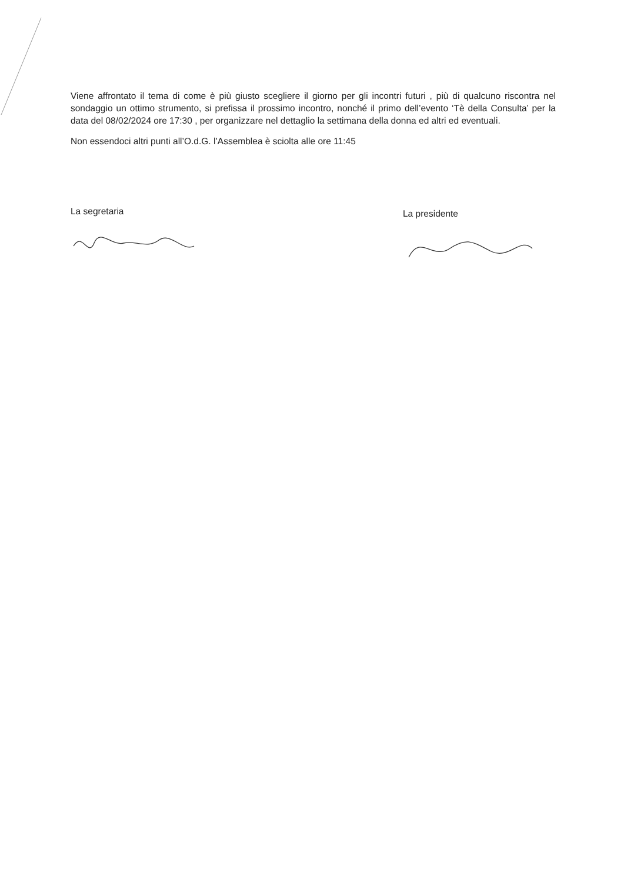Viene affrontato il tema di come è più giusto scegliere il giorno per gli incontri futuri , più di qualcuno riscontra nel sondaggio un ottimo strumento, si prefissa il prossimo incontro, nonché il primo dell’evento ‘Tè della Consulta’ per la data del 08/02/2024 ore 17:30 , per organizzare nel dettaglio la settimana della donna ed altri ed eventuali.
Non essendoci altri punti all’O.d.G. l’Assemblea è sciolta alle ore 11:45
La segretaria
La presidente